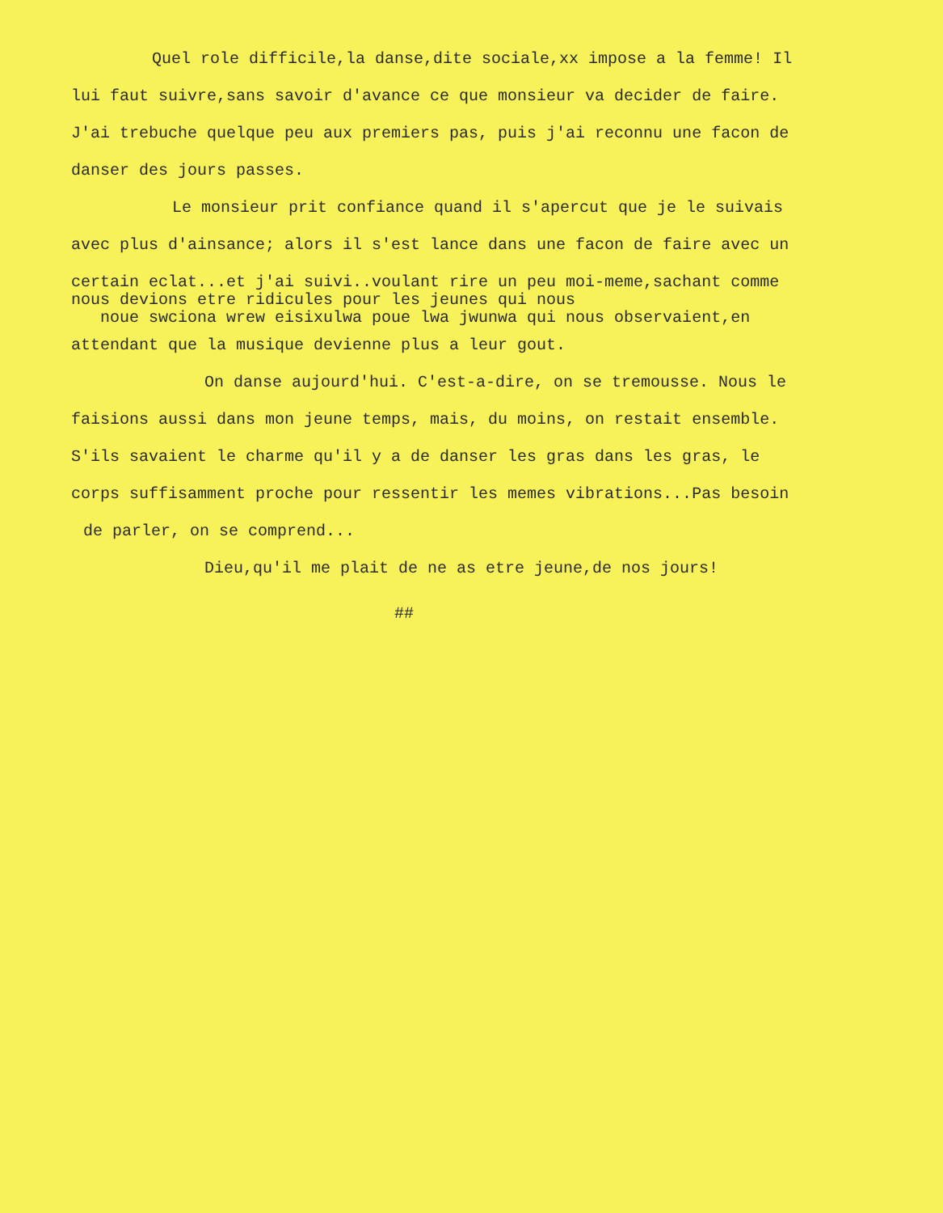Quel role difficile,la danse,dite sociale,xx impose a la femme! Il
lui faut suivre,sans savoir d'avance ce que monsieur va decider de faire.
J'ai trebuche quelque peu aux premiers pas, puis j'ai reconnu une facon de
danser des jours passes.
Le monsieur prit confiance quand il s'apercut que je le suivais
avec plus d'ainsance; alors il s'est lance dans une facon de faire avec un
certain eclat...et j'ai suivi..voulant rire un peu moi-meme,sachant comme
nous devions etre ridicules pour les jeunes qui nous
noue swciona wrew eisixulwa poue lwa jwunwa qui nous observaient,en
attendant que la musique devienne plus a leur gout.
On danse aujourd'hui. C'est-a-dire, on se tremousse. Nous le
faisions aussi dans mon jeune temps, mais, du moins, on restait ensemble.
S'ils savaient le charme qu'il y a de danser les gras dans les gras, le
corps suffisamment proche pour ressentir les memes vibrations...Pas besoin
de parler, on se comprend...
Dieu,qu'il me plait de ne as etre jeune,de nos jours!
##